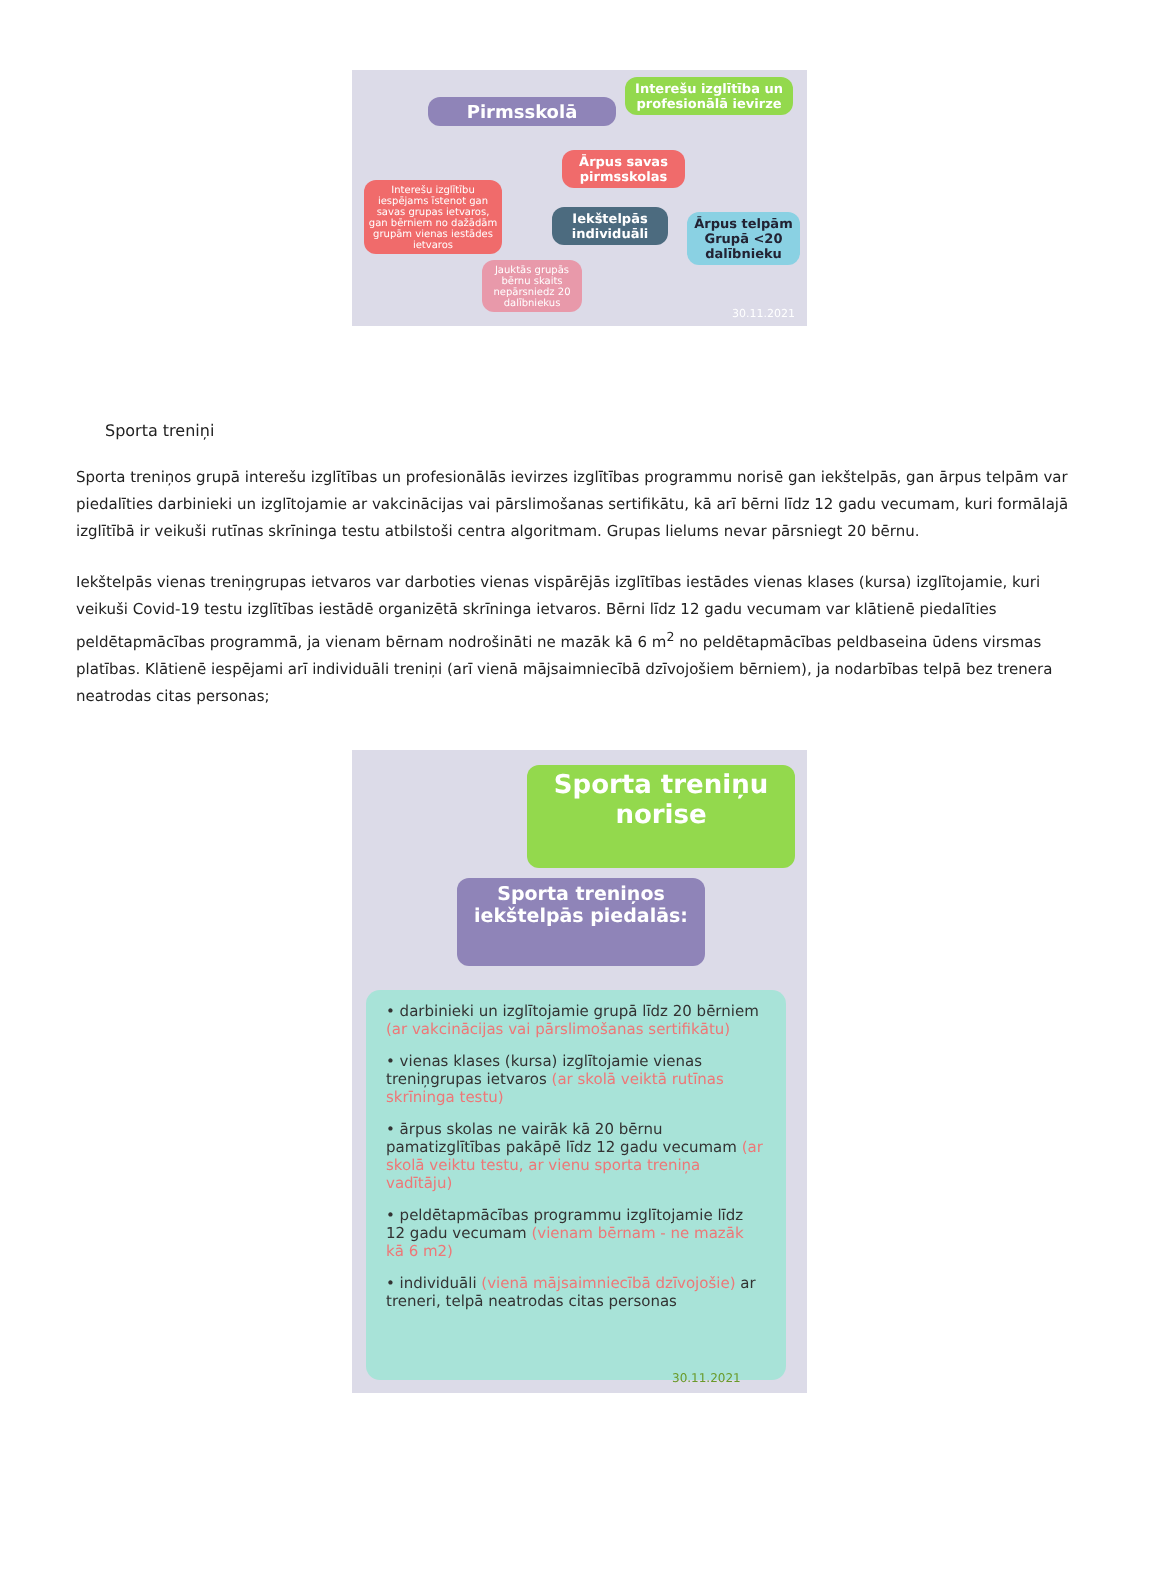Pirmsskolā
Interešu izglītība un profesionālā ievirze
Ārpus savas pirmsskolas
Interešu izglītību iespējams īstenot gan savas grupas ietvaros, gan bērniem no dažādām grupām vienas iestādes ietvaros
Iekštelpās individuāli
Ārpus telpām Grupā <20 dalībnieku
Jauktās grupās bērnu skaits nepārsniedz 20 dalībniekus
30.11.2021
Sporta treniņi
Sporta treniņos grupā interešu izglītības un profesionālās ievirzes izglītības programmu norisē gan iekštelpās, gan ārpus telpām var piedalīties darbinieki un izglītojamie ar vakcinācijas vai pārslimošanas sertifikātu, kā arī bērni līdz 12 gadu vecumam, kuri formālajā izglītībā ir veikuši rutīnas skrīninga testu atbilstoši centra algoritmam. Grupas lielums nevar pārsniegt 20 bērnu.
Iekštelpās vienas treniņgrupas ietvaros var darboties vienas vispārējās izglītības iestādes vienas klases (kursa) izglītojamie, kuri veikuši Covid-19 testu izglītības iestādē organizētā skrīninga ietvaros. Bērni līdz 12 gadu vecumam var klātienē piedalīties peldētapmācības programmā, ja vienam bērnam nodrošināti ne mazāk kā 6 m<sup>2</sup> no peldētapmācības peldbaseina ūdens virsmas platības. Klātienē iespējami arī individuāli treniņi (arī vienā mājsaimniecībā dzīvojošiem bērniem), ja nodarbības telpā bez trenera neatrodas citas personas;
Sporta treniņu norise
Sporta treniņos iekštelpās piedalās:
• darbinieki un izglītojamie grupā līdz 20 bērniem (ar vakcinācijas vai pārslimošanas sertifikātu)
• vienas klases (kursa) izglītojamie vienas treniņgrupas ietvaros (ar skolā veiktā rutīnas skrīninga testu)
• ārpus skolas ne vairāk kā 20 bērnu pamatizglītības pakāpē līdz 12 gadu vecumam (ar skolā veiktu testu, ar vienu sporta treniņa vadītāju)
• peldētapmācības programmu izglītojamie līdz 12 gadu vecumam (vienam bērnam - ne mazāk kā 6 m2)
• individuāli (vienā mājsaimniecībā dzīvojošie) ar treneri, telpā neatrodas citas personas
30.11.2021